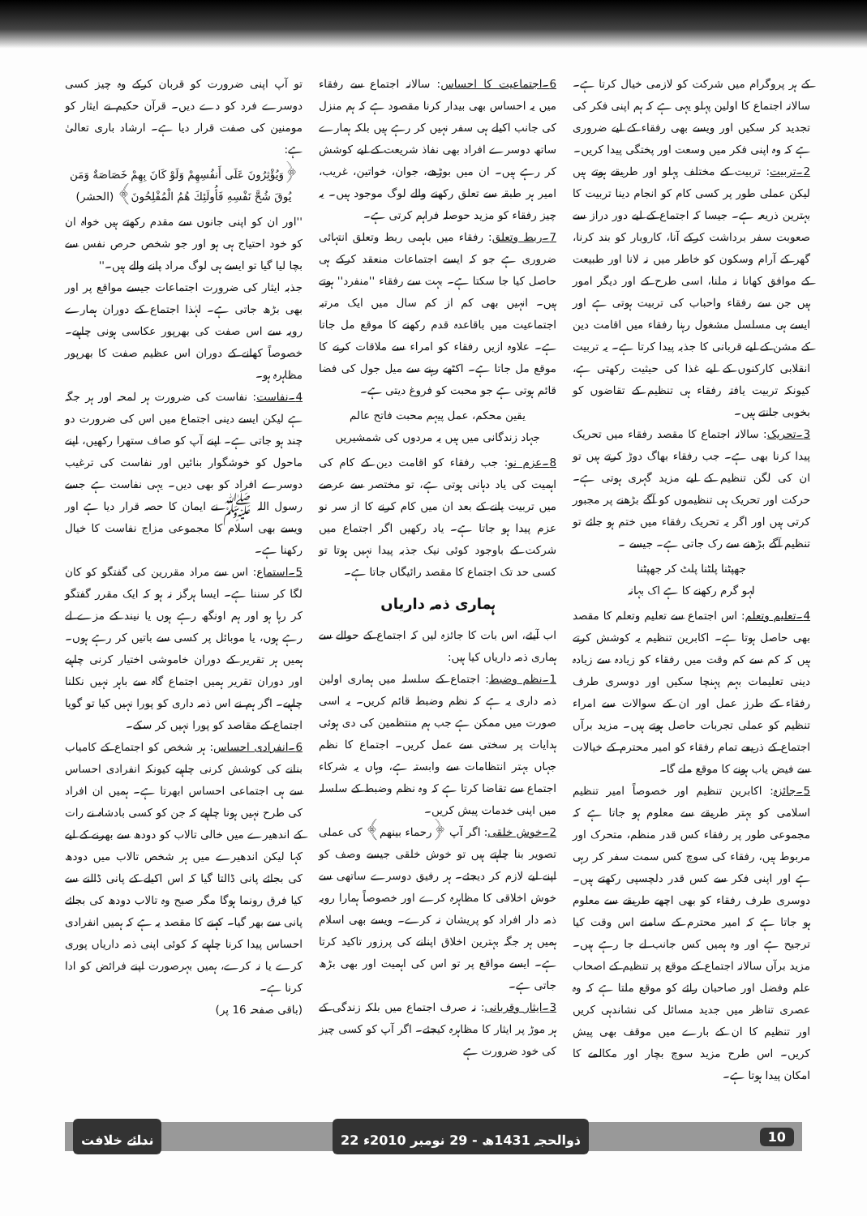کے ہر پروگرام میں شرکت کو لازمی خیال کرتا ہے۔ سالانہ اجتماع کا اولین پہلو یہی ہے کہ ہم اپنی فکر کی تجدید کر سکیں اور ویسے بھی رفقاء کے لیے ضروری ہے کہ وہ اپنی فکر میں وسعت اور پختگی پیدا کریں۔
2۔تربیت: تربیت کے مختلف پہلو اور طریقے ہوتے ہیں لیکن عملی طور پر کسی کام کو انجام دینا تربیت کا بہترین ذریعہ ہے۔ جیسا کہ اجتماع کے لیے دور دراز سے صعوبت سفر برداشت کرکے آنا، کاروبار کو بند کرنا، گھر کے آرام وسکون کو خاطر میں نہ لانا اور طبیعت کے موافق کھانا نہ ملنا، اسی طرح کے اور دیگر امور ہیں جن سے رفقاء واحباب کی تربیت ہوتی ہے اور ایسے ہی مسلسل مشغول رہنا رفقاء میں اقامت دین کے مشن کے لیے قربانی کا جذبہ پیدا کرتا ہے۔ یہ تربیت انقلابی کارکنوں کے لیے غذا کی حیثیت رکھتی ہے، کیونکہ تربیت یافتہ رفقاء ہی تنظیم کے تقاضوں کو بخوبی جانتے ہیں۔
3۔تحریک: سالانہ اجتماع کا مقصد رفقاء میں تحریک پیدا کرنا بھی ہے۔ جب رفقاء بھاگ دوڑ کرتے ہیں تو ان کی لگن تنظیم کے لیے مزید گہری ہوتی ہے۔ حرکت اور تحریک ہی تنظیموں کو آگے بڑھنے پر مجبور کرتی ہیں اور اگر یہ تحریک رفقاء میں ختم ہو جائے تو تنظیم آگے بڑھنے سے رک جاتی ہے۔ جیسے ۔
جھپٹنا پلٹنا پلٹ کر جھپٹنا
لہو گرم رکھنے کا ہے اک بہانہ
4۔تعلیم وتعلم: اس اجتماع سے تعلیم وتعلم کا مقصد بھی حاصل ہوتا ہے۔ اکابرین تنظیم یہ کوشش کرتے ہیں کہ کم سے کم وقت میں رفقاء کو زیادہ سے زیادہ دینی تعلیمات بہم پہنچا سکیں اور دوسری طرف رفقاء کے طرز عمل اور ان کے سوالات سے امراء تنظیم کو عملی تجربات حاصل ہوتے ہیں۔ مزید برآں اجتماع کے ذریعے تمام رفقاء کو امیر محترم کے خیالات سے فیض یاب ہونے کا موقع ملے گا۔
5۔جائزہ: اکابرین تنظیم اور خصوصاً امیر تنظیم اسلامی کو بہتر طریقے سے معلوم ہو جاتا ہے کہ مجموعی طور پر رفقاء کس قدر منظم، متحرک اور مربوط ہیں، رفقاء کی سوچ کس سمت سفر کر رہی ہے اور اپنی فکر سے کس قدر دلچسپی رکھتے ہیں۔ دوسری طرف رفقاء کو بھی اچھے طریقے سے معلوم ہو جاتا ہے کہ امیر محترم کے سامنے اس وقت کیا ترجیح ہے اور وہ ہمیں کس جانب لے جا رہے ہیں۔ مزید برآں سالانہ اجتماع کے موقع پر تنظیم کے اصحاب علم وفضل اور صاحبان رائے کو موقع ملتا ہے کہ وہ عصری تناظر میں جدید مسائل کی نشاندہی کریں اور تنظیم کا ان کے بارے میں موقف بھی پیش کریں۔ اس طرح مزید سوچ بچار اور مکالمے کا امکان پیدا ہوتا ہے۔
6۔اجتماعیت کا احساس: سالانہ اجتماع سے رفقاء میں یہ احساس بھی بیدار کرنا مقصود ہے کہ ہم منزل کی جانب اکیلے ہی سفر نہیں کر رہے ہیں بلکہ ہمارے ساتھ دوسرے افراد بھی نفاذ شریعت کے لیے کوشش کر رہے ہیں۔ ان میں بوڑھے، جوان، خواتین، غریب، امیر ہر طبقہ سے تعلق رکھنے والے لوگ موجود ہیں۔ یہ چیز رفقاء کو مزید حوصلہ فراہم کرتی ہے۔
7۔ربط وتعلق: رفقاء میں باہمی ربط وتعلق انتہائی ضروری ہے جو کہ ایسے اجتماعات منعقد کرکے ہی حاصل کیا جا سکتا ہے۔ بہت سے رفقاء ''منفرد'' ہوتے ہیں۔ انہیں بھی کم از کم سال میں ایک مرتبہ اجتماعیت میں باقاعدہ قدم رکھنے کا موقع مل جاتا ہے۔ علاوہ ازیں رفقاء کو امراء سے ملاقات کرنے کا موقع مل جاتا ہے۔ اکٹھے رہنے سے میل جول کی فضا قائم ہوتی ہے جو محبت کو فروغ دیتی ہے۔
یقین محکم، عمل پیہم محبت فاتح عالم
جہاد زندگانی میں ہیں یہ مردوں کی شمشیریں
8۔عزم نو: جب رفقاء کو اقامت دین کے کام کی اہمیت کی یاد دہانی ہوتی ہے، تو مختصر سے عرصے میں تربیت پانے کے بعد ان میں کام کرنے کا از سر نو عزم پیدا ہو جاتا ہے۔ یاد رکھیں اگر اجتماع میں شرکت کے باوجود کوئی نیک جذبہ پیدا نہیں ہوتا تو کسی حد تک اجتماع کا مقصد رائیگاں جاتا ہے۔
ہماری ذمہ داریاں
اب آیئے، اس بات کا جائزہ لیں کہ اجتماع کے حوالے سے ہماری ذمہ داریاں کیا ہیں:
1۔نظم وضبط: اجتماع کے سلسلہ میں ہماری اولین ذمہ داری یہ ہے کہ نظم وضبط قائم کریں۔ یہ اسی صورت میں ممکن ہے جب ہم منتظمین کی دی ہوئی ہدایات پر سختی سے عمل کریں۔ اجتماع کا نظم جہاں بہتر انتظامات سے وابستہ ہے، وہاں یہ شرکاء اجتماع سے تقاضا کرتا ہے کہ وہ نظم وضبط کے سلسلہ میں اپنی خدمات پیش کریں۔
2۔خوش خلقی: اگر آپ ﴿رحماء بینھم﴾ کی عملی تصویر بنا چاہتے ہیں تو خوش خلقی جیسے وصف کو اپنے لیے لازم کر دیجئے۔ ہر رفیق دوسرے ساتھی سے خوش اخلاقی کا مظاہرہ کرے اور خصوصاً ہمارا رویہ ذمہ دار افراد کو پریشان نہ کرے۔ ویسے بھی اسلام ہمیں ہر جگہ بہترین اخلاق اپنانے کی پرزور تاکید کرتا ہے۔ ایسے مواقع پر تو اس کی اہمیت اور بھی بڑھ جاتی ہے۔
3۔ایثار وقربانی: نہ صرف اجتماع میں بلکہ زندگی کے ہر موڑ پر ایثار کا مظاہرہ کیجئے۔ اگر آپ کو کسی چیز کی خود ضرورت ہے
تو آپ اپنی ضرورت کو قربان کرکے وہ چیز کسی دوسرے فرد کو دے دیں۔ قرآن حکیم نے ایثار کو مومنین کی صفت قرار دیا ہے۔ ارشاد باری تعالیٰ ہے:
﴿وَيُؤْثِرُونَ عَلَى أَنفُسِهِمْ وَلَوْ كَانَ بِهِمْ خَصَاصَةٌ وَمَن يُوقَ شُحَّ نَفْسِهِ فَأُولَئِكَ هُمُ الْمُفْلِحُونَ﴾ (الحشر)
''اور ان کو اپنی جانوں سے مقدم رکھتے ہیں خواہ ان کو خود احتیاج ہی ہو اور جو شخص حرص نفس سے بچا لیا گیا تو ایسے ہی لوگ مراد پانے والے ہیں۔''
جذبہ ایثار کی ضرورت اجتماعات جیسے مواقع پر اور بھی بڑھ جاتی ہے۔ لہٰذا اجتماع کے دوران ہمارے رویہ سے اس صفت کی بھرپور عکاسی ہونی چاہیے۔ خصوصاً کھانے کے دوران اس عظیم صفت کا بھرپور مظاہرہ ہو۔
4۔نفاست: نفاست کی ضرورت ہر لمحہ اور ہر جگہ ہے لیکن ایسے دینی اجتماع میں اس کی ضرورت دو چند ہو جاتی ہے۔ اپنے آپ کو صاف ستھرا رکھیں، اپنے ماحول کو خوشگوار بنائیں اور نفاست کی ترغیب دوسرے افراد کو بھی دیں۔ یہی نفاست ہے جسے رسول اللہ ﷺ نے ایمان کا حصہ قرار دیا ہے اور ویسے بھی اسلام کا مجموعی مزاج نفاست کا خیال رکھنا ہے۔
5۔استماع: اس سے مراد مقررین کی گفتگو کو کان لگا کر سننا ہے۔ ایسا ہرگز نہ ہو کہ ایک مقرر گفتگو کر رہا ہو اور ہم اونگھ رہے ہوں یا نیند کے مزے لے رہے ہوں، یا موبائل پر کسی سے باتیں کر رہے ہوں۔ ہمیں ہر تقریر کے دوران خاموشی اختیار کرنی چاہیے اور دوران تقریر ہمیں اجتماع گاہ سے باہر نہیں نکلنا چاہیے۔ اگر ہم نے اس ذمہ داری کو پورا نہیں کیا تو گویا اجتماع کے مقاصد کو پورا نہیں کر سکے۔
6۔انفرادی احساس: ہر شخص کو اجتماع کے کامیاب بنانے کی کوشش کرنی چاہیے کیونکہ انفرادی احساس سے ہی اجتماعی احساس ابھرتا ہے۔ ہمیں ان افراد کی طرح نہیں ہونا چاہیے کہ جن کو کسی بادشاہ نے رات کے اندھیرے میں خالی تالاب کو دودھ سے بھرنے کے لیے کہا لیکن اندھیرے میں ہر شخص تالاب میں دودھ کی بجائے پانی ڈالتا گیا کہ اس اکیلے کے پانی ڈالنے سے کیا فرق رونما ہوگا مگر صبح وہ تالاب دودھ کی بجائے پانی سے بھر گیا۔ کہنے کا مقصد یہ ہے کہ ہمیں انفرادی احساس پیدا کرنا چاہیے کہ کوئی اپنی ذمہ داریاں پوری کرے یا نہ کرے، ہمیں بہرصورت اپنے فرائض کو ادا کرنا ہے۔
(باقی صفحہ 16 پر)
ندائے خلافت 22 ذوالحجہ 1431ھ - 29 نومبر 2010ء 10